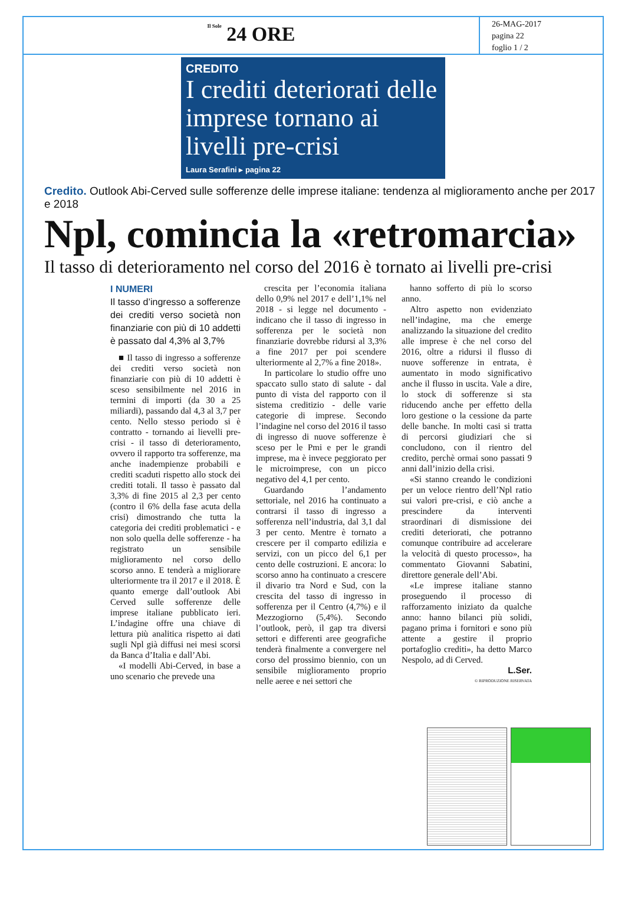Il Sole 24 ORE
26-MAG-2017
pagina 22
foglio 1 / 2
CREDITO
I crediti deteriorati delle imprese tornano ai livelli pre-crisi
Laura Serafini ▸ pagina 22
Credito. Outlook Abi-Cerved sulle sofferenze delle imprese italiane: tendenza al miglioramento anche per 2017 e 2018
Npl, comincia la «retromarcia»
Il tasso di deterioramento nel corso del 2016 è tornato ai livelli pre-crisi
I NUMERI
Il tasso d’ingresso a sofferenze dei crediti verso società non finanziarie con più di 10 addetti è passato dal 4,3% al 3,7%
■ Il tasso di ingresso a sofferenze dei crediti verso società non finanziarie con più di 10 addetti è sceso sensibilmente nel 2016 in termini di importi (da 30 a 25 miliardi), passando dal 4,3 al 3,7 per cento. Nello stesso periodo si è contratto - tornando ai lievelli pre-crisi - il tasso di deterioramento, ovvero il rapporto tra sofferenze, ma anche inadempienze probabili e crediti scaduti rispetto allo stock dei crediti totali. Il tasso è passato dal 3,3% di fine 2015 al 2,3 per cento (contro il 6% della fase acuta della crisi) dimostrando che tutta la categoria dei crediti problematici - e non solo quella delle sofferenze - ha registrato un sensibile miglioramento nel corso dello scorso anno. E tenderà a migliorare ulteriormente tra il 2017 e il 2018. È quanto emerge dall’outlook Abi Cerved sulle sofferenze delle imprese italiane pubblicato ieri. L’indagine offre una chiave di lettura più analitica rispetto ai dati sugli Npl già diffusi nei mesi scorsi da Banca d’Italia e dall’Abi.
«I modelli Abi-Cerved, in base a uno scenario che prevede una
crescita per l’economia italiana dello 0,9% nel 2017 e dell’1,1% nel 2018 - si legge nel documento - indicano che il tasso di ingresso in sofferenza per le società non finanziarie dovrebbe ridursi al 3,3% a fine 2017 per poi scendere ulteriormente al 2,7% a fine 2018».
In particolare lo studio offre uno spaccato sullo stato di salute - dal punto di vista del rapporto con il sistema creditizio - delle varie categorie di imprese. Secondo l’indagine nel corso del 2016 il tasso di ingresso di nuove sofferenze è sceso per le Pmi e per le grandi imprese, ma è invece peggiorato per le microimprese, con un picco negativo del 4,1 per cento.
Guardando l’andamento settoriale, nel 2016 ha continuato a contrarsi il tasso di ingresso a sofferenza nell’industria, dal 3,1 dal 3 per cento. Mentre è tornato a crescere per il comparto edilizia e servizi, con un picco del 6,1 per cento delle costruzioni. E ancora: lo scorso anno ha continuato a crescere il divario tra Nord e Sud, con la crescita del tasso di ingresso in sofferenza per il Centro (4,7%) e il Mezzogiorno (5,4%). Secondo l’outlook, però, il gap tra diversi settori e differenti aree geografiche tenderà finalmente a convergere nel corso del prossimo biennio, con un sensibile miglioramento proprio nelle aeree e nei settori che
hanno sofferto di più lo scorso anno.
Altro aspetto non evidenziato nell’indagine, ma che emerge analizzando la situazione del credito alle imprese è che nel corso del 2016, oltre a ridursi il flusso di nuove sofferenze in entrata, è aumentato in modo significativo anche il flusso in uscita. Vale a dire, lo stock di sofferenze si sta riducendo anche per effetto della loro gestione o la cessione da parte delle banche. In molti casi si tratta di percorsi giudiziari che si concludono, con il rientro del credito, perchè ormai sono passati 9 anni dall’inizio della crisi.
«Si stanno creando le condizioni per un veloce rientro dell’Npl ratio sui valori pre-crisi, e ciò anche a prescindere da interventi straordinari di dismissione dei crediti deteriorati, che potranno comunque contribuire ad accelerare la velocità di questo processo», ha commentato Giovanni Sabatini, direttore generale dell’Abi.
«Le imprese italiane stanno proseguendo il processo di rafforzamento iniziato da qualche anno: hanno bilanci più solidi, pagano prima i fornitori e sono più attente a gestire il proprio portafoglio crediti», ha detto Marco Nespolo, ad di Cerved.
L.Ser.
© RIPRODUZIONE RISERVATA